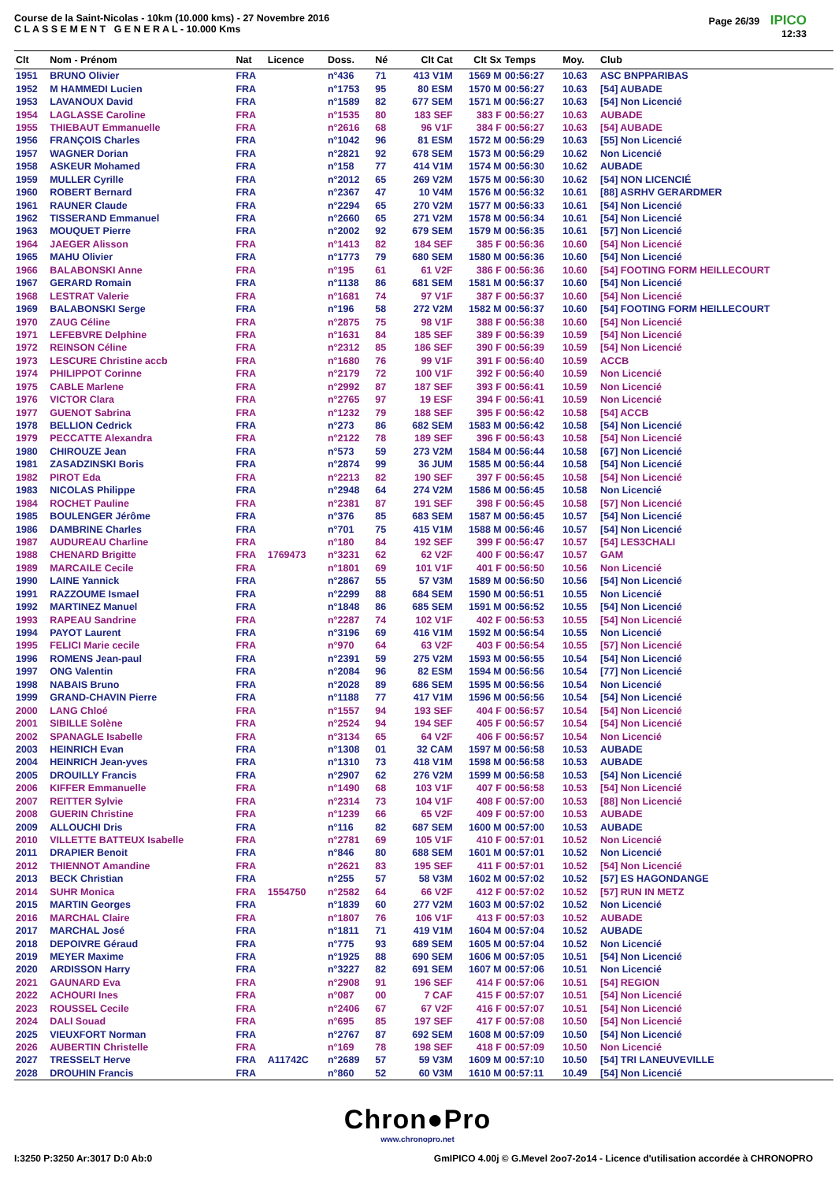Course de la Saint-Nicolas - 10km (10.000 kms) - 27 Novembre 2016
C L A S S E M E N T G E N E R A L - 10.000 Kms
Page 26/39 IPICO
12:33
| Clt | Nom - Prénom | Nat | Licence | Doss. | Né | Clt Cat | Clt Sx | Temps | Moy. | Club |
| --- | --- | --- | --- | --- | --- | --- | --- | --- | --- | --- |
| 1951 | BRUNO Olivier | FRA | | n°436 | 71 | 413 V1M | 1569 M | 00:56:27 | 10.63 | ASC BNPPARIBAS |
| 1952 | M HAMMEDI Lucien | FRA | | n°1753 | 95 | 80 ESM | 1570 M | 00:56:27 | 10.63 | [54] AUBADE |
| 1953 | LAVANOUX David | FRA | | n°1589 | 82 | 677 SEM | 1571 M | 00:56:27 | 10.63 | [54] Non Licencié |
| 1954 | LAGLASSE Caroline | FRA | | n°1535 | 80 | 183 SEF | 383 F | 00:56:27 | 10.63 | AUBADE |
| 1955 | THIEBAUT Emmanuelle | FRA | | n°2616 | 68 | 96 V1F | 384 F | 00:56:27 | 10.63 | [54] AUBADE |
| 1956 | FRANÇOIS Charles | FRA | | n°1042 | 96 | 81 ESM | 1572 M | 00:56:29 | 10.63 | [55] Non Licencié |
| 1957 | WAGNER Dorian | FRA | | n°2821 | 92 | 678 SEM | 1573 M | 00:56:29 | 10.62 | Non Licencié |
| 1958 | ASKEUR Mohamed | FRA | | n°158 | 77 | 414 V1M | 1574 M | 00:56:30 | 10.62 | AUBADE |
| 1959 | MULLER Cyrille | FRA | | n°2012 | 65 | 269 V2M | 1575 M | 00:56:30 | 10.62 | [54] NON LICENCIÉ |
| 1960 | ROBERT Bernard | FRA | | n°2367 | 47 | 10 V4M | 1576 M | 00:56:32 | 10.61 | [88] ASRHV GERARDMER |
| 1961 | RAUNER Claude | FRA | | n°2294 | 65 | 270 V2M | 1577 M | 00:56:33 | 10.61 | [54] Non Licencié |
| 1962 | TISSERAND Emmanuel | FRA | | n°2660 | 65 | 271 V2M | 1578 M | 00:56:34 | 10.61 | [54] Non Licencié |
| 1963 | MOUQUET Pierre | FRA | | n°2002 | 92 | 679 SEM | 1579 M | 00:56:35 | 10.61 | [57] Non Licencié |
| 1964 | JAEGER Alisson | FRA | | n°1413 | 82 | 184 SEF | 385 F | 00:56:36 | 10.60 | [54] Non Licencié |
| 1965 | MAHU Olivier | FRA | | n°1773 | 79 | 680 SEM | 1580 M | 00:56:36 | 10.60 | [54] Non Licencié |
| 1966 | BALABONSKI Anne | FRA | | n°195 | 61 | 61 V2F | 386 F | 00:56:36 | 10.60 | [54] FOOTING FORM HEILLECOURT |
| 1967 | GERARD Romain | FRA | | n°1138 | 86 | 681 SEM | 1581 M | 00:56:37 | 10.60 | [54] Non Licencié |
| 1968 | LESTRAT Valerie | FRA | | n°1681 | 74 | 97 V1F | 387 F | 00:56:37 | 10.60 | [54] Non Licencié |
| 1969 | BALABONSKI Serge | FRA | | n°196 | 58 | 272 V2M | 1582 M | 00:56:37 | 10.60 | [54] FOOTING FORM HEILLECOURT |
| 1970 | ZAUG Céline | FRA | | n°2875 | 75 | 98 V1F | 388 F | 00:56:38 | 10.60 | [54] Non Licencié |
| 1971 | LEFEBVRE Delphine | FRA | | n°1631 | 84 | 185 SEF | 389 F | 00:56:39 | 10.59 | [54] Non Licencié |
| 1972 | REINSON Céline | FRA | | n°2312 | 85 | 186 SEF | 390 F | 00:56:39 | 10.59 | [54] Non Licencié |
| 1973 | LESCURE Christine accb | FRA | | n°1680 | 76 | 99 V1F | 391 F | 00:56:40 | 10.59 | ACCB |
| 1974 | PHILIPPOT Corinne | FRA | | n°2179 | 72 | 100 V1F | 392 F | 00:56:40 | 10.59 | Non Licencié |
| 1975 | CABLE Marlene | FRA | | n°2992 | 87 | 187 SEF | 393 F | 00:56:41 | 10.59 | Non Licencié |
| 1976 | VICTOR Clara | FRA | | n°2765 | 97 | 19 ESF | 394 F | 00:56:41 | 10.59 | Non Licencié |
| 1977 | GUENOT Sabrina | FRA | | n°1232 | 79 | 188 SEF | 395 F | 00:56:42 | 10.58 | [54] ACCB |
| 1978 | BELLION Cedrick | FRA | | n°273 | 86 | 682 SEM | 1583 M | 00:56:42 | 10.58 | [54] Non Licencié |
| 1979 | PECCATTE Alexandra | FRA | | n°2122 | 78 | 189 SEF | 396 F | 00:56:43 | 10.58 | [54] Non Licencié |
| 1980 | CHIROUZE Jean | FRA | | n°573 | 59 | 273 V2M | 1584 M | 00:56:44 | 10.58 | [67] Non Licencié |
| 1981 | ZASADZINSKI Boris | FRA | | n°2874 | 99 | 36 JUM | 1585 M | 00:56:44 | 10.58 | [54] Non Licencié |
| 1982 | PIROT Eda | FRA | | n°2213 | 82 | 190 SEF | 397 F | 00:56:45 | 10.58 | [54] Non Licencié |
| 1983 | NICOLAS Philippe | FRA | | n°2948 | 64 | 274 V2M | 1586 M | 00:56:45 | 10.58 | Non Licencié |
| 1984 | ROCHET Pauline | FRA | | n°2381 | 87 | 191 SEF | 398 F | 00:56:45 | 10.58 | [57] Non Licencié |
| 1985 | BOULENGER Jérôme | FRA | | n°376 | 85 | 683 SEM | 1587 M | 00:56:45 | 10.57 | [54] Non Licencié |
| 1986 | DAMBRINE Charles | FRA | | n°701 | 75 | 415 V1M | 1588 M | 00:56:46 | 10.57 | [54] Non Licencié |
| 1987 | AUDUREAU Charline | FRA | | n°180 | 84 | 192 SEF | 399 F | 00:56:47 | 10.57 | [54] LES3CHALI |
| 1988 | CHENARD Brigitte | FRA | 1769473 | n°3231 | 62 | 62 V2F | 400 F | 00:56:47 | 10.57 | GAM |
| 1989 | MARCAILE Cecile | FRA | | n°1801 | 69 | 101 V1F | 401 F | 00:56:50 | 10.56 | Non Licencié |
| 1990 | LAINE Yannick | FRA | | n°2867 | 55 | 57 V3M | 1589 M | 00:56:50 | 10.56 | [54] Non Licencié |
| 1991 | RAZZOUME Ismael | FRA | | n°2299 | 88 | 684 SEM | 1590 M | 00:56:51 | 10.55 | Non Licencié |
| 1992 | MARTINEZ Manuel | FRA | | n°1848 | 86 | 685 SEM | 1591 M | 00:56:52 | 10.55 | [54] Non Licencié |
| 1993 | RAPEAU Sandrine | FRA | | n°2287 | 74 | 102 V1F | 402 F | 00:56:53 | 10.55 | [54] Non Licencié |
| 1994 | PAYOT Laurent | FRA | | n°3196 | 69 | 416 V1M | 1592 M | 00:56:54 | 10.55 | Non Licencié |
| 1995 | FELICI Marie cecile | FRA | | n°970 | 64 | 63 V2F | 403 F | 00:56:54 | 10.55 | [57] Non Licencié |
| 1996 | ROMENS Jean-paul | FRA | | n°2391 | 59 | 275 V2M | 1593 M | 00:56:55 | 10.54 | [54] Non Licencié |
| 1997 | ONG Valentin | FRA | | n°2084 | 96 | 82 ESM | 1594 M | 00:56:56 | 10.54 | [77] Non Licencié |
| 1998 | NABAIS Bruno | FRA | | n°2028 | 89 | 686 SEM | 1595 M | 00:56:56 | 10.54 | Non Licencié |
| 1999 | GRAND-CHAVIN Pierre | FRA | | n°1188 | 77 | 417 V1M | 1596 M | 00:56:56 | 10.54 | [54] Non Licencié |
| 2000 | LANG Chloé | FRA | | n°1557 | 94 | 193 SEF | 404 F | 00:56:57 | 10.54 | [54] Non Licencié |
| 2001 | SIBILLE Solène | FRA | | n°2524 | 94 | 194 SEF | 405 F | 00:56:57 | 10.54 | [54] Non Licencié |
| 2002 | SPANAGLE Isabelle | FRA | | n°3134 | 65 | 64 V2F | 406 F | 00:56:57 | 10.54 | Non Licencié |
| 2003 | HEINRICH Evan | FRA | | n°1308 | 01 | 32 CAM | 1597 M | 00:56:58 | 10.53 | AUBADE |
| 2004 | HEINRICH Jean-yves | FRA | | n°1310 | 73 | 418 V1M | 1598 M | 00:56:58 | 10.53 | AUBADE |
| 2005 | DROUILLY Francis | FRA | | n°2907 | 62 | 276 V2M | 1599 M | 00:56:58 | 10.53 | [54] Non Licencié |
| 2006 | KIFFER Emmanuelle | FRA | | n°1490 | 68 | 103 V1F | 407 F | 00:56:58 | 10.53 | [54] Non Licencié |
| 2007 | REITTER Sylvie | FRA | | n°2314 | 73 | 104 V1F | 408 F | 00:57:00 | 10.53 | [88] Non Licencié |
| 2008 | GUERIN Christine | FRA | | n°1239 | 66 | 65 V2F | 409 F | 00:57:00 | 10.53 | AUBADE |
| 2009 | ALLOUCHI Dris | FRA | | n°116 | 82 | 687 SEM | 1600 M | 00:57:00 | 10.53 | AUBADE |
| 2010 | VILLETTE BATTEUX Isabelle | FRA | | n°2781 | 69 | 105 V1F | 410 F | 00:57:01 | 10.52 | Non Licencié |
| 2011 | DRAPIER Benoit | FRA | | n°846 | 80 | 688 SEM | 1601 M | 00:57:01 | 10.52 | Non Licencié |
| 2012 | THIENNOT Amandine | FRA | | n°2621 | 83 | 195 SEF | 411 F | 00:57:01 | 10.52 | [54] Non Licencié |
| 2013 | BECK Christian | FRA | | n°255 | 57 | 58 V3M | 1602 M | 00:57:02 | 10.52 | [57] ES HAGONDANGE |
| 2014 | SUHR Monica | FRA | 1554750 | n°2582 | 64 | 66 V2F | 412 F | 00:57:02 | 10.52 | [57] RUN IN METZ |
| 2015 | MARTIN Georges | FRA | | n°1839 | 60 | 277 V2M | 1603 M | 00:57:02 | 10.52 | Non Licencié |
| 2016 | MARCHAL Claire | FRA | | n°1807 | 76 | 106 V1F | 413 F | 00:57:03 | 10.52 | AUBADE |
| 2017 | MARCHAL José | FRA | | n°1811 | 71 | 419 V1M | 1604 M | 00:57:04 | 10.52 | AUBADE |
| 2018 | DEPOIVRE Géraud | FRA | | n°775 | 93 | 689 SEM | 1605 M | 00:57:04 | 10.52 | Non Licencié |
| 2019 | MEYER Maxime | FRA | | n°1925 | 88 | 690 SEM | 1606 M | 00:57:05 | 10.51 | [54] Non Licencié |
| 2020 | ARDISSON Harry | FRA | | n°3227 | 82 | 691 SEM | 1607 M | 00:57:06 | 10.51 | Non Licencié |
| 2021 | GAUNARD Eva | FRA | | n°2908 | 91 | 196 SEF | 414 F | 00:57:06 | 10.51 | [54] REGION |
| 2022 | ACHOURI Ines | FRA | | n°087 | 00 | 7 CAF | 415 F | 00:57:07 | 10.51 | [54] Non Licencié |
| 2023 | ROUSSEL Cecile | FRA | | n°2406 | 67 | 67 V2F | 416 F | 00:57:07 | 10.51 | [54] Non Licencié |
| 2024 | DALI Souad | FRA | | n°695 | 85 | 197 SEF | 417 F | 00:57:08 | 10.50 | [54] Non Licencié |
| 2025 | VIEUXFORT Norman | FRA | | n°2767 | 87 | 692 SEM | 1608 M | 00:57:09 | 10.50 | [54] Non Licencié |
| 2026 | AUBERTIN Christelle | FRA | | n°169 | 78 | 198 SEF | 418 F | 00:57:09 | 10.50 | Non Licencié |
| 2027 | TRESSELT Herve | FRA | A11742C | n°2689 | 57 | 59 V3M | 1609 M | 00:57:10 | 10.50 | [54] TRI LANEUVEVILLE |
| 2028 | DROUHIN Francis | FRA | | n°860 | 52 | 60 V3M | 1610 M | 00:57:11 | 10.49 | [54] Non Licencié |
Chron●Pro
www.chronopro.net
I:3250 P:3250 Ar:3017 D:0 Ab:0 GmIPICO 4.00j © G.Mevel 2oo7-2o14 - Licence d'utilisation accordée à CHRONOPRO